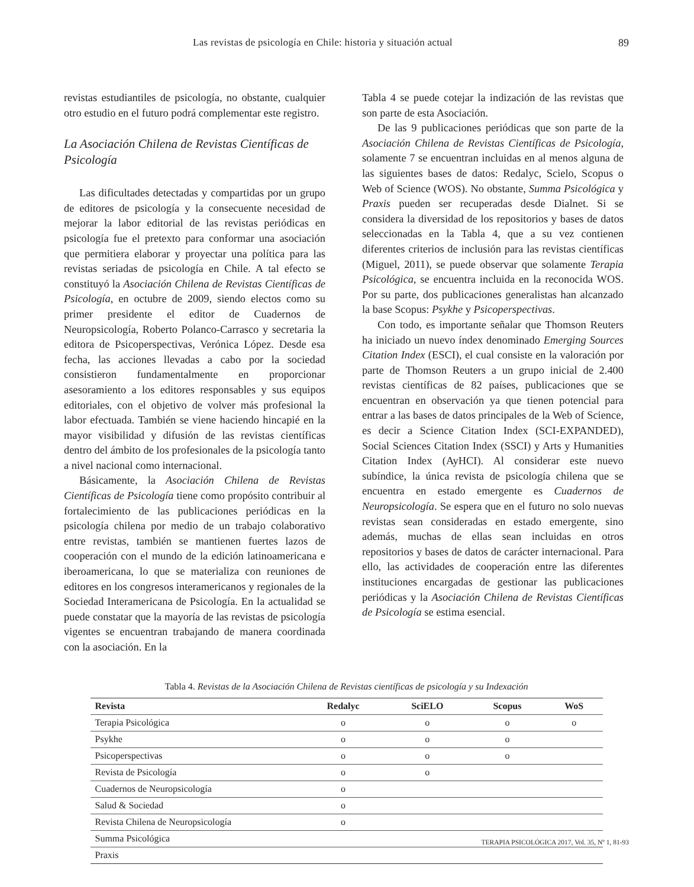Las revistas de psicología en Chile: historia y situación actual 89
revistas estudiantiles de psicología, no obstante, cualquier otro estudio en el futuro podrá complementar este registro.
La Asociación Chilena de Revistas Científicas de Psicología
Las dificultades detectadas y compartidas por un grupo de editores de psicología y la consecuente necesidad de mejorar la labor editorial de las revistas periódicas en psicología fue el pretexto para conformar una asociación que permitiera elaborar y proyectar una política para las revistas seriadas de psicología en Chile. A tal efecto se constituyó la Asociación Chilena de Revistas Científicas de Psicología, en octubre de 2009, siendo electos como su primer presidente el editor de Cuadernos de Neuropsicología, Roberto Polanco-Carrasco y secretaria la editora de Psicoperspectivas, Verónica López. Desde esa fecha, las acciones llevadas a cabo por la sociedad consistieron fundamentalmente en proporcionar asesoramiento a los editores responsables y sus equipos editoriales, con el objetivo de volver más profesional la labor efectuada. También se viene haciendo hincapié en la mayor visibilidad y difusión de las revistas científicas dentro del ámbito de los profesionales de la psicología tanto a nivel nacional como internacional.
Básicamente, la Asociación Chilena de Revistas Científicas de Psicología tiene como propósito contribuir al fortalecimiento de las publicaciones periódicas en la psicología chilena por medio de un trabajo colaborativo entre revistas, también se mantienen fuertes lazos de cooperación con el mundo de la edición latinoamericana e iberoamericana, lo que se materializa con reuniones de editores en los congresos interamericanos y regionales de la Sociedad Interamericana de Psicología. En la actualidad se puede constatar que la mayoría de las revistas de psicología vigentes se encuentran trabajando de manera coordinada con la asociación. En la
Tabla 4 se puede cotejar la indización de las revistas que son parte de esta Asociación.
De las 9 publicaciones periódicas que son parte de la Asociación Chilena de Revistas Científicas de Psicología, solamente 7 se encuentran incluidas en al menos alguna de las siguientes bases de datos: Redalyc, Scielo, Scopus o Web of Science (WOS). No obstante, Summa Psicológica y Praxis pueden ser recuperadas desde Dialnet. Si se considera la diversidad de los repositorios y bases de datos seleccionadas en la Tabla 4, que a su vez contienen diferentes criterios de inclusión para las revistas científicas (Miguel, 2011), se puede observar que solamente Terapia Psicológica, se encuentra incluida en la reconocida WOS. Por su parte, dos publicaciones generalistas han alcanzado la base Scopus: Psykhe y Psicoperspectivas.
Con todo, es importante señalar que Thomson Reuters ha iniciado un nuevo índex denominado Emerging Sources Citation Index (ESCI), el cual consiste en la valoración por parte de Thomson Reuters a un grupo inicial de 2.400 revistas científicas de 82 países, publicaciones que se encuentran en observación ya que tienen potencial para entrar a las bases de datos principales de la Web of Science, es decir a Science Citation Index (SCI-EXPANDED), Social Sciences Citation Index (SSCI) y Arts y Humanities Citation Index (AyHCI). Al considerar este nuevo subíndice, la única revista de psicología chilena que se encuentra en estado emergente es Cuadernos de Neuropsicología. Se espera que en el futuro no solo nuevas revistas sean consideradas en estado emergente, sino además, muchas de ellas sean incluidas en otros repositorios y bases de datos de carácter internacional. Para ello, las actividades de cooperación entre las diferentes instituciones encargadas de gestionar las publicaciones periódicas y la Asociación Chilena de Revistas Científicas de Psicología se estima esencial.
Tabla 4. Revistas de la Asociación Chilena de Revistas científicas de psicología y su Indexación
| Revista | Redalyc | SciELO | Scopus | WoS |
| --- | --- | --- | --- | --- |
| Terapia Psicológica | o | o | o | o |
| Psykhe | o | o | o | |
| Psicoperspectivas | o | o | o | |
| Revista de Psicología | o | o | | |
| Cuadernos de Neuropsicología | o | | | |
| Salud & Sociedad | o | | | |
| Revista Chilena de Neuropsicología | o | | | |
| Summa Psicológica | | | | |
| Praxis | | | | |
TERAPIA PSICOLÓGICA 2017, Vol. 35, Nº 1, 81-93